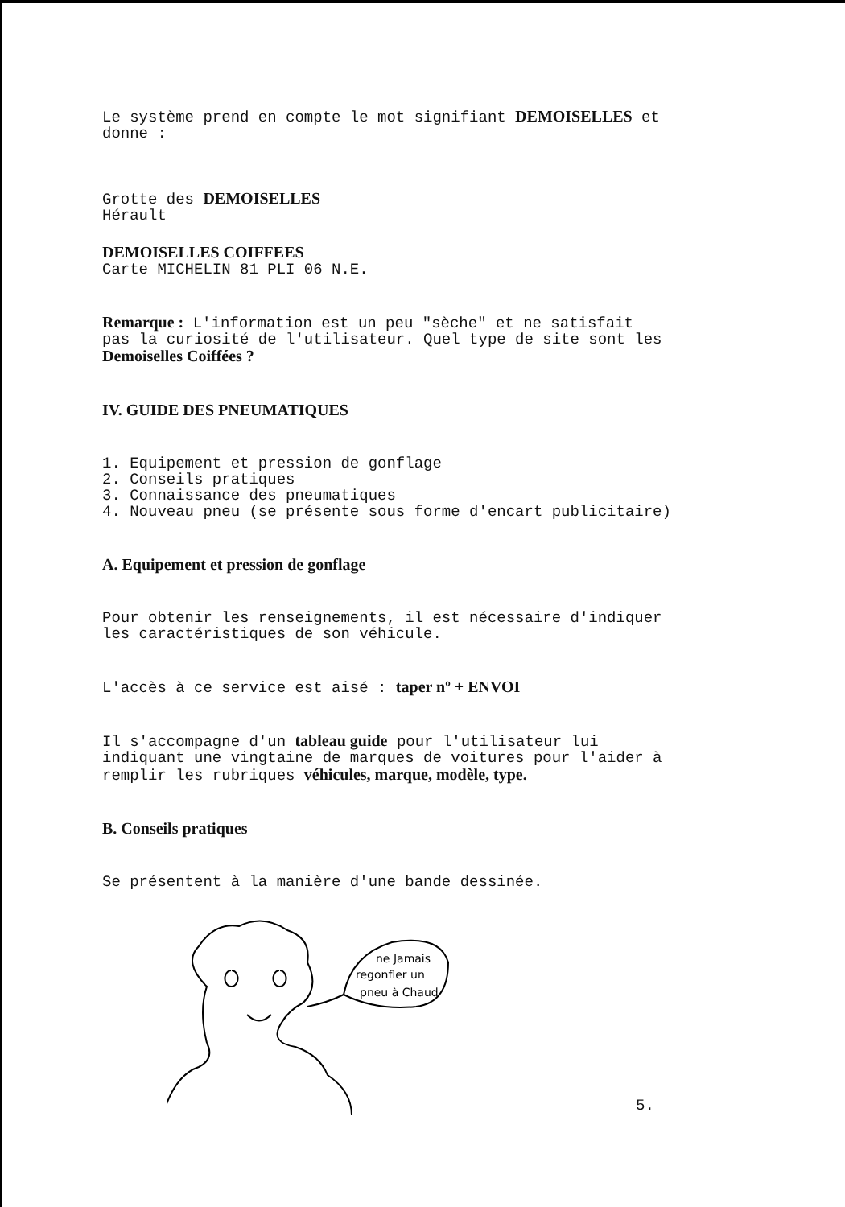Le système prend en compte le mot signifiant DEMOISELLES et
donne :
Grotte des DEMOISELLES
Hérault
DEMOISELLES COIFFEES
Carte MICHELIN 81 PLI 06 N.E.
Remarque : L'information est un peu "sèche" et ne satisfait
pas la curiosité de l'utilisateur. Quel type de site sont les
Demoiselles Coiffées ?
IV. GUIDE DES PNEUMATIQUES
1. Equipement et pression de gonflage
2. Conseils pratiques
3. Connaissance des pneumatiques
4. Nouveau pneu (se présente sous forme d'encart publicitaire)
A. Equipement et pression de gonflage
Pour obtenir les renseignements, il est nécessaire d'indiquer
les caractéristiques de son véhicule.
L'accès à ce service est aisé : taper nº + ENVOI
Il s'accompagne d'un tableau guide pour l'utilisateur lui
indiquant une vingtaine de marques de voitures pour l'aider à
remplir les rubriques véhicules, marque, modèle, type.
B. Conseils pratiques
Se présentent à la manière d'une bande dessinée.
ne Jamais
regonfler un
pneu à Chaud
5.